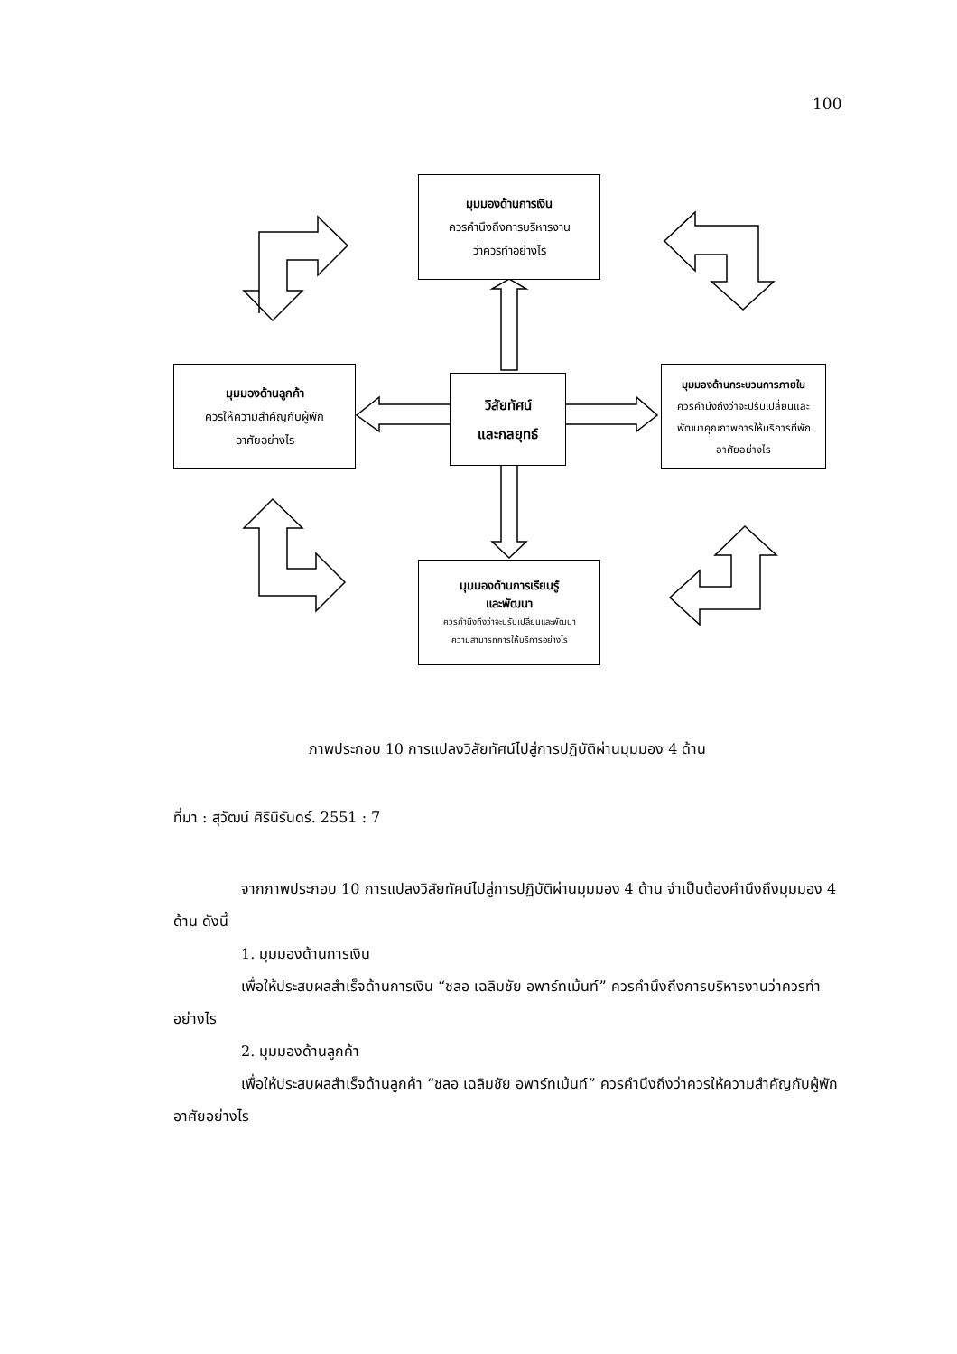100
มุมมองด้านการเงิน
ควรคำนึงถึงการบริหารงาน
ว่าควรทำอย่างไร
มุมมองด้านลูกค้า
ควรให้ความสำคัญกับผู้พัก
อาศัยอย่างไร
วิสัยทัศน์
และกลยุทธ์
มุมมองด้านกระบวนการภายใน
ควรคำนึงถึงว่าจะปรับเปลี่ยนและ
พัฒนาคุณภาพการให้บริการที่พัก
อาศัยอย่างไร
มุมมองด้านการเรียนรู้
และพัฒนา
ควรคำนึงถึงว่าจะปรับเปลี่ยนและพัฒนา
ความสามารถการให้บริการอย่างไร
ภาพประกอบ 10 การแปลงวิสัยทัศน์ไปสู่การปฏิบัติผ่านมุมมอง 4 ด้าน
ที่มา : สุวัฒน์ ศิรินิรันดร์. 2551 : 7
จากภาพประกอบ 10 การแปลงวิสัยทัศน์ไปสู่การปฏิบัติผ่านมุมมอง 4 ด้าน จำเป็นต้องคำนึงถึงมุมมอง 4 ด้าน ดังนี้
1. มุมมองด้านการเงิน
เพื่อให้ประสบผลสำเร็จด้านการเงิน “ชลอ เฉลิมชัย อพาร์ทเม้นท์” ควรคำนึงถึงการบริหารงานว่าควรทำอย่างไร
2. มุมมองด้านลูกค้า
เพื่อให้ประสบผลสำเร็จด้านลูกค้า “ชลอ เฉลิมชัย อพาร์ทเม้นท์” ควรคำนึงถึงว่าควรให้ความสำคัญกับผู้พักอาศัยอย่างไร